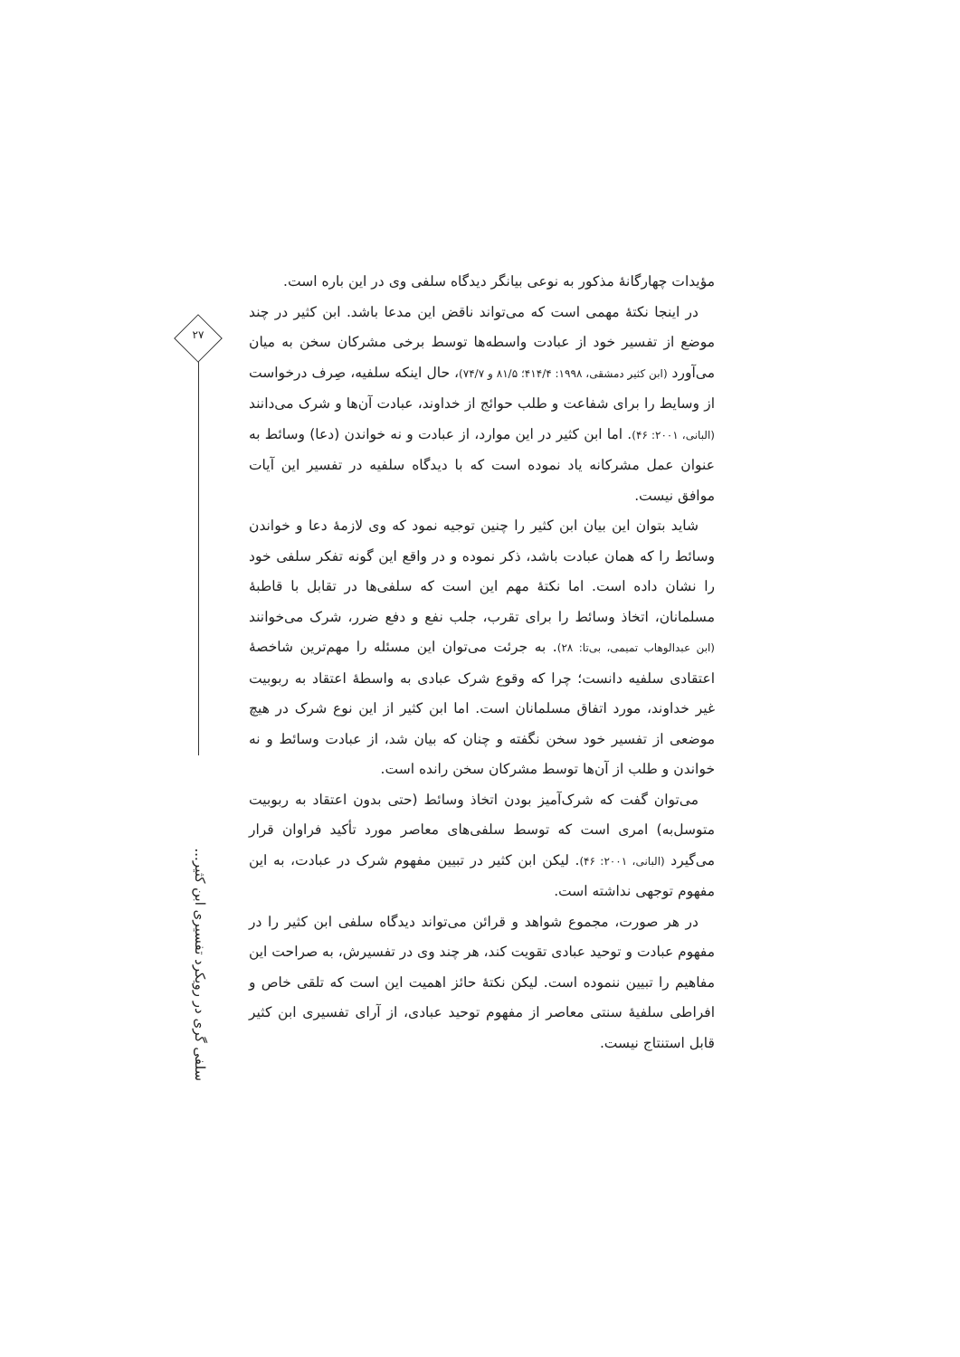مؤیدات چهارگانهٔ مذکور به نوعی بیانگر دیدگاه سلفی وی در این باره است.
در اینجا نکتهٔ مهمی است که می‌تواند ناقض این مدعا باشد. ابن کثیر در چند موضع از تفسیر خود از عبادت واسطه‌ها توسط برخی مشرکان سخن به میان می‌آورد (ابن کثیر دمشقی، ۱۹۹۸: ۴۱۴/۴؛ ۸۱/۵ و ۷۴/۷)، حال اینکه سلفیه، صِرف درخواست از وسایط را برای شفاعت و طلب حوائج از خداوند، عبادت آن‌ها و شرک می‌دانند (البانی، ۲۰۰۱: ۴۶). اما ابن کثیر در این موارد، از عبادت و نه خواندن (دعا) وسائط به عنوان عمل مشرکانه یاد نموده است که با دیدگاه سلفیه در تفسیر این آیات موافق نیست.
شاید بتوان این بیان ابن کثیر را چنین توجیه نمود که وی لازمهٔ دعا و خواندن وسائط را که همان عبادت باشد، ذکر نموده و در واقع این گونه تفکر سلفی خود را نشان داده است. اما نکتهٔ مهم این است که سلفی‌ها در تقابل با قاطبهٔ مسلمانان، اتخاذ وسائط را برای تقرب، جلب نفع و دفع ضرر، شرک می‌خوانند (ابن عبدالوهاب تمیمی، بی‌تا: ۲۸). به جرئت می‌توان این مسئله را مهم‌ترین شاخصهٔ اعتقادی سلفیه دانست؛ چرا که وقوع شرک عبادی به واسطهٔ اعتقاد به ربوبیت غیر خداوند، مورد اتفاق مسلمانان است. اما ابن کثیر از این نوع شرک در هیچ موضعی از تفسیر خود سخن نگفته و چنان که بیان شد، از عبادت وسائط و نه خواندن و طلب از آن‌ها توسط مشرکان سخن رانده است.
می‌توان گفت که شرک‌آمیز بودن اتخاذ وسائط (حتی بدون اعتقاد به ربوبیت متوسل‌به) امری است که توسط سلفی‌های معاصر مورد تأکید فراوان قرار می‌گیرد (البانی، ۲۰۰۱: ۴۶). لیکن ابن کثیر در تبیین مفهوم شرک در عبادت، به این مفهوم توجهی نداشته است.
در هر صورت، مجموع شواهد و قرائن می‌تواند دیدگاه سلفی ابن کثیر را در مفهوم عبادت و توحید عبادی تقویت کند، هر چند وی در تفسیرش، به صراحت این مفاهیم را تبیین ننموده است. لیکن نکتهٔ حائز اهمیت این است که تلقی خاص و افراطی سلفیهٔ سنتی معاصر از مفهوم توحید عبادی، از آرای تفسیری ابن کثیر قابل استنتاج نیست.
۲۷
سلفی گری در رویکرد تفسیری ابن کثیر...